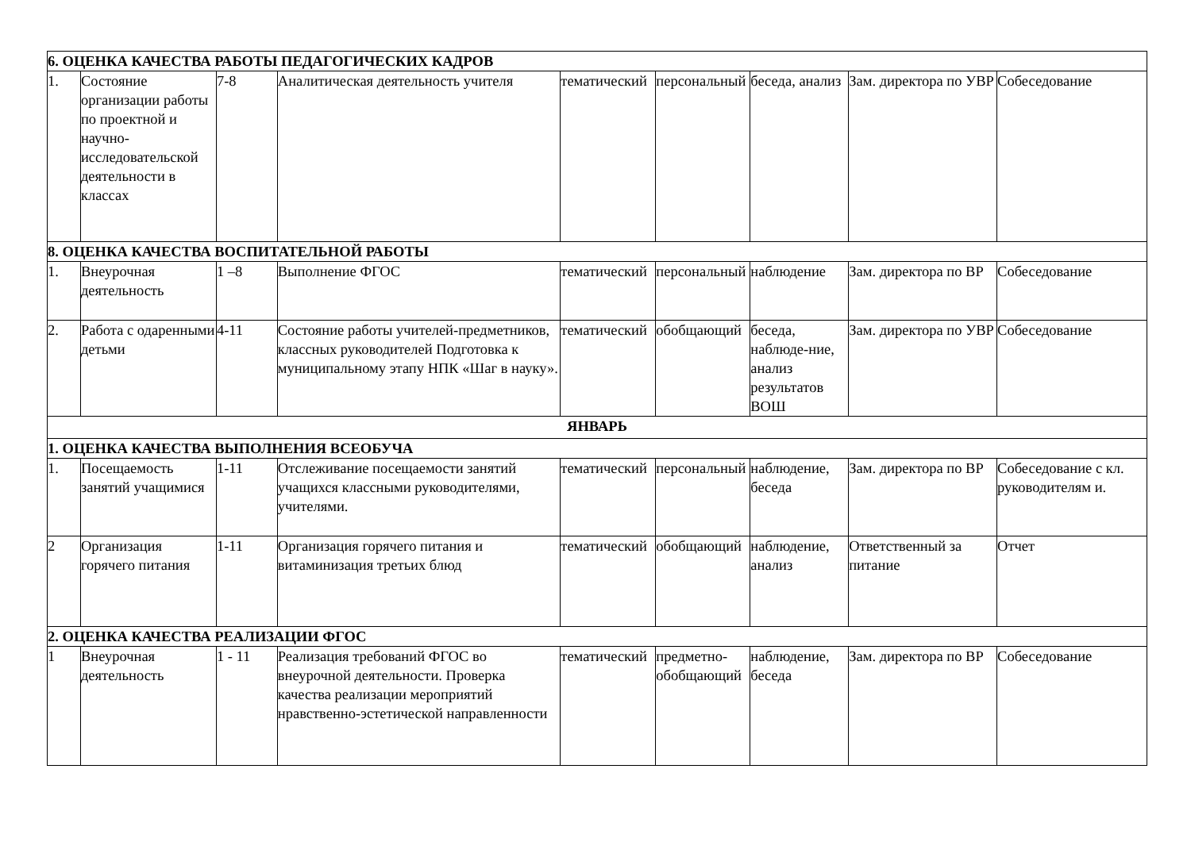| 6. ОЦЕНКА КАЧЕСТВА РАБОТЫ ПЕДАГОГИЧЕСКИХ КАДРОВ | | | | | | | | |
| 1. | Состояние организации работы по проектной и научно-исследовательской деятельности в классах | 7-8 | Аналитическая деятельность учителя | тематический | персональный | беседа, анализ | Зам. директора по УВР | Собеседование |
| 8. ОЦЕНКА КАЧЕСТВА ВОСПИТАТЕЛЬНОЙ РАБОТЫ | | | | | | | | |
| 1. | Внеурочная деятельность | 1 –8 | Выполнение ФГОС | тематический | персональный | наблюдение | Зам. директора по ВР | Собеседование |
| 2. | Работа с одаренными детьми | 4-11 | Состояние работы учителей-предметников, классных руководителей Подготовка к муниципальному этапу НПК «Шаг в науку». | тематический | обобщающий | беседа, наблюде-ние, анализ результатов ВОШ | Зам. директора по УВР | Собеседование |
| ЯНВАРЬ | | | | | | | | |
| 1. ОЦЕНКА КАЧЕСТВА ВЫПОЛНЕНИЯ ВСЕОБУЧА | | | | | | | | |
| 1. | Посещаемость занятий учащимися | 1-11 | Отслеживание посещаемости занятий учащихся классными руководителями, учителями. | тематический | персональный | наблюдение, беседа | Зам. директора по ВР | Собеседование с кл. руководителям и. |
| 2 | Организация горячего питания | 1-11 | Организация горячего питания и витаминизация третьих блюд | тематический | обобщающий | наблюдение, анализ | Ответственный за питание | Отчет |
| 2. ОЦЕНКА КАЧЕСТВА РЕАЛИЗАЦИИ ФГОС | | | | | | | | |
| 1 | Внеурочная деятельность | 1 - 11 | Реализация требований ФГОС во внеурочной деятельности. Проверка качества реализации мероприятий нравственно-эстетической направленности | тематический | предметно-обобщающий | наблюдение, беседа | Зам. директора по ВР | Собеседование |